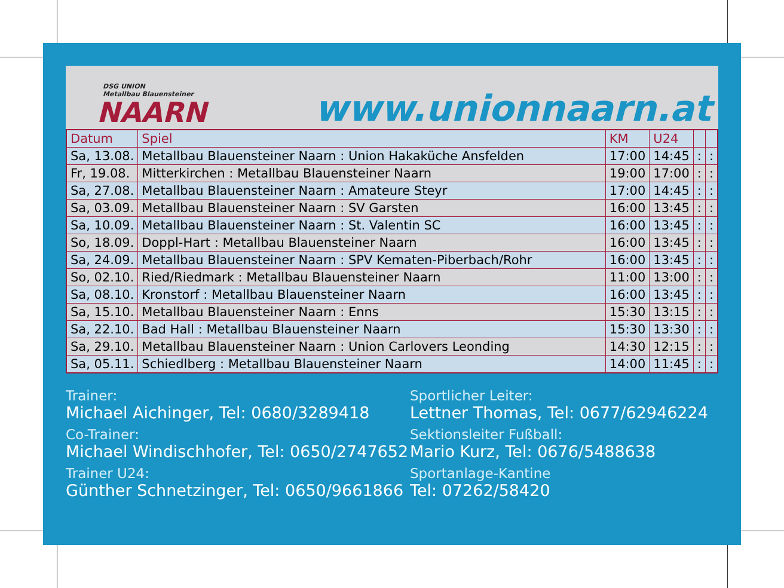DSG UNION
Metallbau Blauensteiner
NAARN
www.unionnaarn.at
| Datum | Spiel | KM | U24 | | |
| --- | --- | --- | --- | --- | --- |
| Sa, 13.08. | Metallbau Blauensteiner Naarn : Union Hakaküche Ansfelden | 17:00 | 14:45 | : | : |
| Fr, 19.08. | Mitterkirchen : Metallbau Blauensteiner Naarn | 19:00 | 17:00 | : | : |
| Sa, 27.08. | Metallbau Blauensteiner Naarn : Amateure Steyr | 17:00 | 14:45 | : | : |
| Sa, 03.09. | Metallbau Blauensteiner Naarn : SV Garsten | 16:00 | 13:45 | : | : |
| Sa, 10.09. | Metallbau Blauensteiner Naarn : St. Valentin SC | 16:00 | 13:45 | : | : |
| So, 18.09. | Doppl-Hart : Metallbau Blauensteiner Naarn | 16:00 | 13:45 | : | : |
| Sa, 24.09. | Metallbau Blauensteiner Naarn : SPV Kematen-Piberbach/Rohr | 16:00 | 13:45 | : | : |
| So, 02.10. | Ried/Riedmark : Metallbau Blauensteiner Naarn | 11:00 | 13:00 | : | : |
| Sa, 08.10. | Kronstorf : Metallbau Blauensteiner Naarn | 16:00 | 13:45 | : | : |
| Sa, 15.10. | Metallbau Blauensteiner Naarn : Enns | 15:30 | 13:15 | : | : |
| Sa, 22.10. | Bad Hall : Metallbau Blauensteiner Naarn | 15:30 | 13:30 | : | : |
| Sa, 29.10. | Metallbau Blauensteiner Naarn : Union Carlovers Leonding | 14:30 | 12:15 | : | : |
| Sa, 05.11. | Schiedlberg : Metallbau Blauensteiner Naarn | 14:00 | 11:45 | : | : |
Trainer:
Michael Aichinger, Tel: 0680/3289418
Co-Trainer:
Michael Windischhofer, Tel: 0650/2747652
Trainer U24:
Günther Schnetzinger, Tel: 0650/9661866
Sportlicher Leiter:
Lettner Thomas, Tel: 0677/62946224
Sektionsleiter Fußball:
Mario Kurz, Tel: 0676/5488638
Sportanlage-Kantine
Tel: 07262/58420